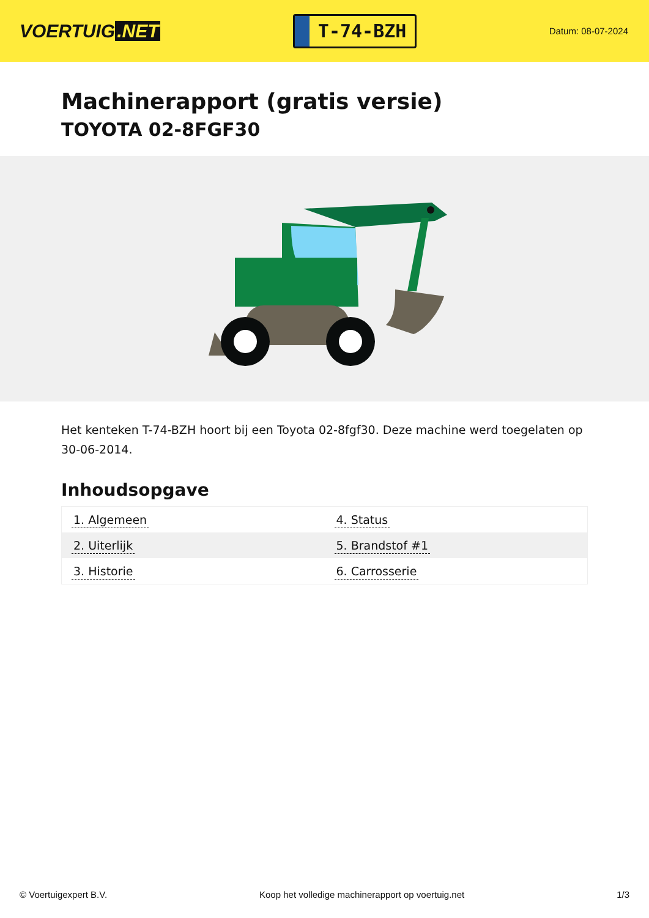VOERTUIG.NET
T-74-BZH
Datum: 08-07-2024
Machinerapport (gratis versie)
TOYOTA 02-8FGF30
Het kenteken T-74-BZH hoort bij een Toyota 02-8fgf30. Deze machine werd toegelaten op 30-06-2014.
Inhoudsopgave
| 1. Algemeen | 4. Status |
| 2. Uiterlijk | 5. Brandstof #1 |
| 3. Historie | 6. Carrosserie |
© Voertuigexpert B.V. Koop het volledige machinerapport op voertuig.net
1/3